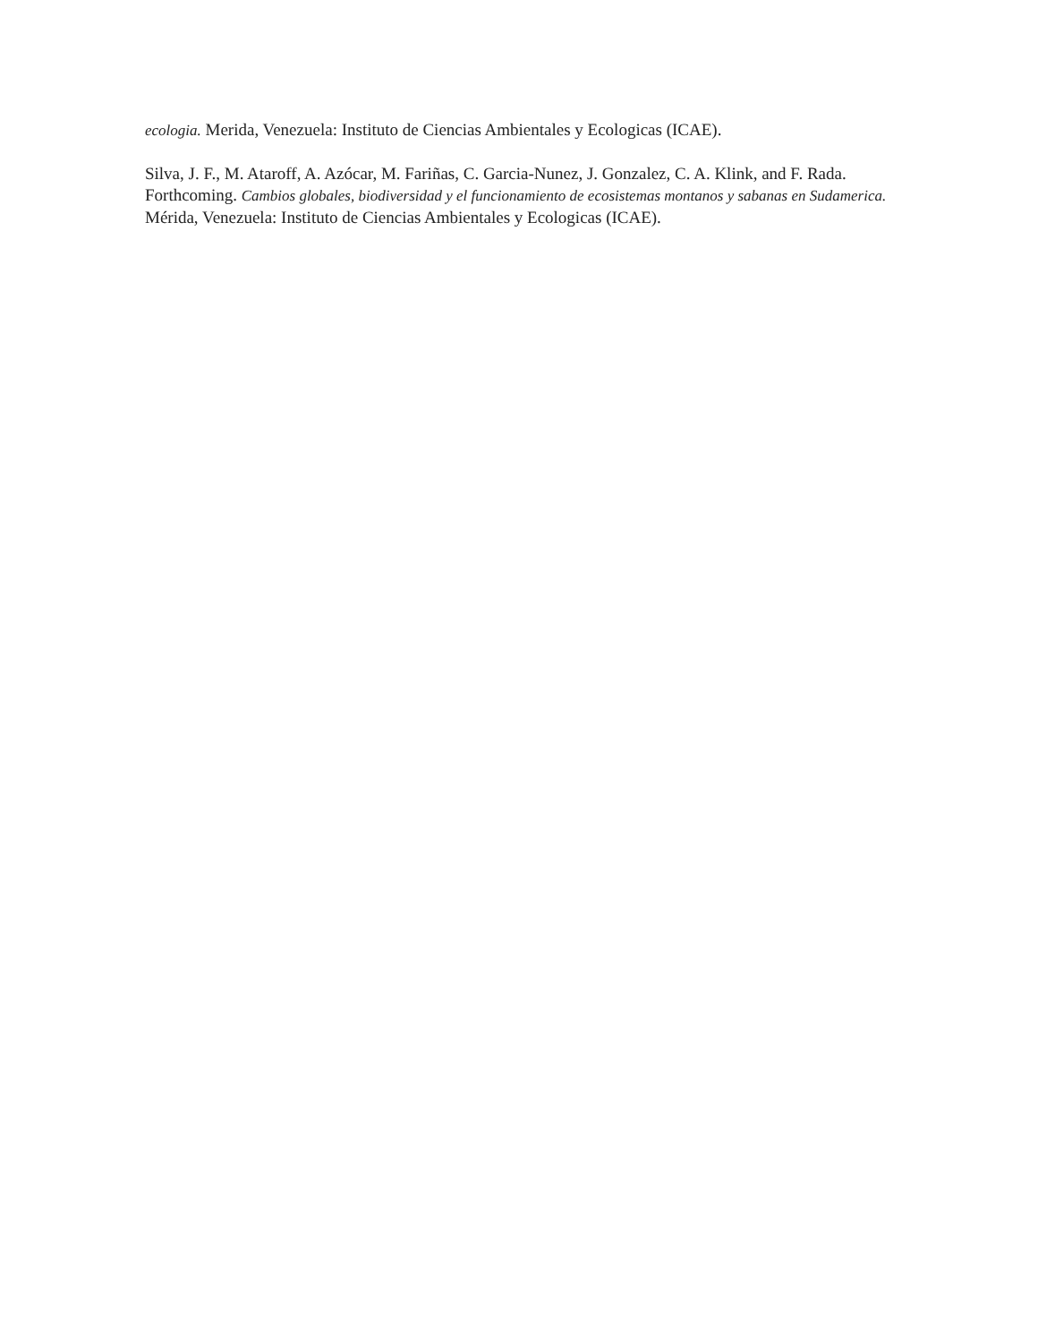ecologia. Merida, Venezuela: Instituto de Ciencias Ambientales y Ecologicas (ICAE).
Silva, J. F., M. Ataroff, A. Azócar, M. Fariñas, C. Garcia-Nunez, J. Gonzalez, C. A. Klink, and F. Rada. Forthcoming. Cambios globales, biodiversidad y el funcionamiento de ecosistemas montanos y sabanas en Sudamerica. Mérida, Venezuela: Instituto de Ciencias Ambientales y Ecologicas (ICAE).